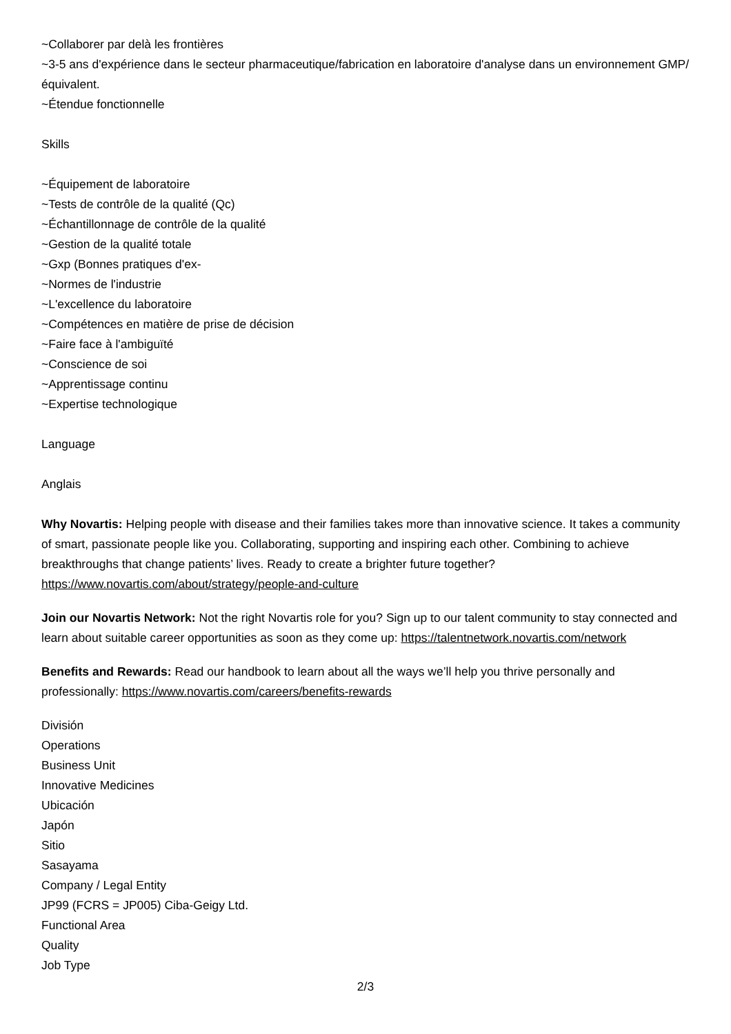~Collaborer par delà les frontières
~3-5 ans d'expérience dans le secteur pharmaceutique/fabrication en laboratoire d'analyse dans un environnement GMP/équivalent.
~Étendue fonctionnelle
Skills
~Équipement de laboratoire
~Tests de contrôle de la qualité (Qc)
~Échantillonnage de contrôle de la qualité
~Gestion de la qualité totale
~Gxp (Bonnes pratiques d'ex-
~Normes de l'industrie
~L'excellence du laboratoire
~Compétences en matière de prise de décision
~Faire face à l'ambiguïté
~Conscience de soi
~Apprentissage continu
~Expertise technologique
Language
Anglais
Why Novartis: Helping people with disease and their families takes more than innovative science. It takes a community of smart, passionate people like you. Collaborating, supporting and inspiring each other. Combining to achieve breakthroughs that change patients’ lives. Ready to create a brighter future together? https://www.novartis.com/about/strategy/people-and-culture
Join our Novartis Network: Not the right Novartis role for you? Sign up to our talent community to stay connected and learn about suitable career opportunities as soon as they come up: https://talentnetwork.novartis.com/network
Benefits and Rewards: Read our handbook to learn about all the ways we’ll help you thrive personally and professionally: https://www.novartis.com/careers/benefits-rewards
División
Operations
Business Unit
Innovative Medicines
Ubicación
Japón
Sitio
Sasayama
Company / Legal Entity
JP99 (FCRS = JP005) Ciba-Geigy Ltd.
Functional Area
Quality
Job Type
2/3